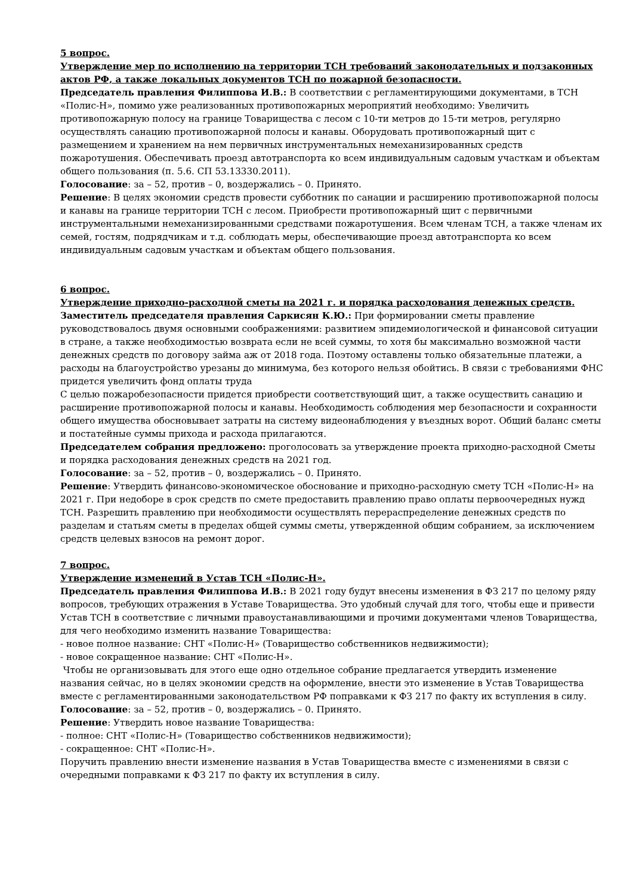5 вопрос.
Утверждение мер по исполнению на территории ТСН требований законодательных и подзаконных актов РФ, а также локальных документов ТСН по пожарной безопасности.
Председатель правления Филиппова И.В.: В соответствии с регламентирующими документами, в ТСН «Полис-Н», помимо уже реализованных противопожарных мероприятий необходимо: Увеличить противопожарную полосу на границе Товарищества с лесом с 10-ти метров до 15-ти метров, регулярно осуществлять санацию противопожарной полосы и канавы. Оборудовать противопожарный щит с размещением и хранением на нем первичных инструментальных немеханизированных средств пожаротушения. Обеспечивать проезд автотранспорта ко всем индивидуальным садовым участкам и объектам общего пользования (п. 5.6. СП 53.13330.2011).
Голосование: за – 52, против – 0, воздержались – 0. Принято.
Решение: В целях экономии средств провести субботник по санации и расширению противопожарной полосы и канавы на границе территории ТСН с лесом. Приобрести противопожарный щит с первичными инструментальными немеханизированными средствами пожаротушения. Всем членам ТСН, а также членам их семей, гостям, подрядчикам и т.д. соблюдать меры, обеспечивающие проезд автотранспорта ко всем индивидуальным садовым участкам и объектам общего пользования.
6 вопрос.
Утверждение приходно-расходной сметы на 2021 г. и порядка расходования денежных средств.
Заместитель председателя правления Саркисян К.Ю.: При формировании сметы правление руководствовалось двумя основными соображениями: развитием эпидемиологической и финансовой ситуации в стране, а также необходимостью возврата если не всей суммы, то хотя бы максимально возможной части денежных средств по договору займа аж от 2018 года. Поэтому оставлены только обязательные платежи, а расходы на благоустройство урезаны до минимума, без которого нельзя обойтись. В связи с требованиями ФНС придется увеличить фонд оплаты труда
С целью пожаробезопасности придется приобрести соответствующий щит, а также осуществить санацию и расширение противопожарной полосы и канавы. Необходимость соблюдения мер безопасности и сохранности общего имущества обосновывает затраты на систему видеонаблюдения у въездных ворот. Общий баланс сметы и постатейные суммы прихода и расхода прилагаются.
Председателем собрания предложено: проголосовать за утверждение проекта приходно-расходной Сметы и порядка расходования денежных средств на 2021 год.
Голосование: за – 52, против – 0, воздержались – 0. Принято.
Решение: Утвердить финансово-экономическое обоснование и приходно-расходную смету ТСН «Полис-Н» на 2021 г. При недоборе в срок средств по смете предоставить правлению право оплаты первоочередных нужд ТСН. Разрешить правлению при необходимости осуществлять перераспределение денежных средств по разделам и статьям сметы в пределах общей суммы сметы, утвержденной общим собранием, за исключением средств целевых взносов на ремонт дорог.
7 вопрос.
Утверждение изменений в Устав ТСН «Полис-Н».
Председатель правления Филиппова И.В.: В 2021 году будут внесены изменения в ФЗ 217 по целому ряду вопросов, требующих отражения в Уставе Товарищества. Это удобный случай для того, чтобы еще и привести Устав ТСН в соответствие с личными правоустанавливающими и прочими документами членов Товарищества, для чего необходимо изменить название Товарищества:
- новое полное название: СНТ «Полис-Н» (Товарищество собственников недвижимости);
- новое сокращенное название: СНТ «Полис-Н».
Чтобы не организовывать для этого еще одно отдельное собрание предлагается утвердить изменение названия сейчас, но в целях экономии средств на оформление, внести это изменение в Устав Товарищества вместе с регламентированными законодательством РФ поправками к ФЗ 217 по факту их вступления в силу.
Голосование: за – 52, против – 0, воздержались – 0. Принято.
Решение: Утвердить новое название Товарищества:
- полное: СНТ «Полис-Н» (Товарищество собственников недвижимости);
- сокращенное: СНТ «Полис-Н».
Поручить правлению внести изменение названия в Устав Товарищества вместе с изменениями в связи с очередными поправками к ФЗ 217 по факту их вступления в силу.